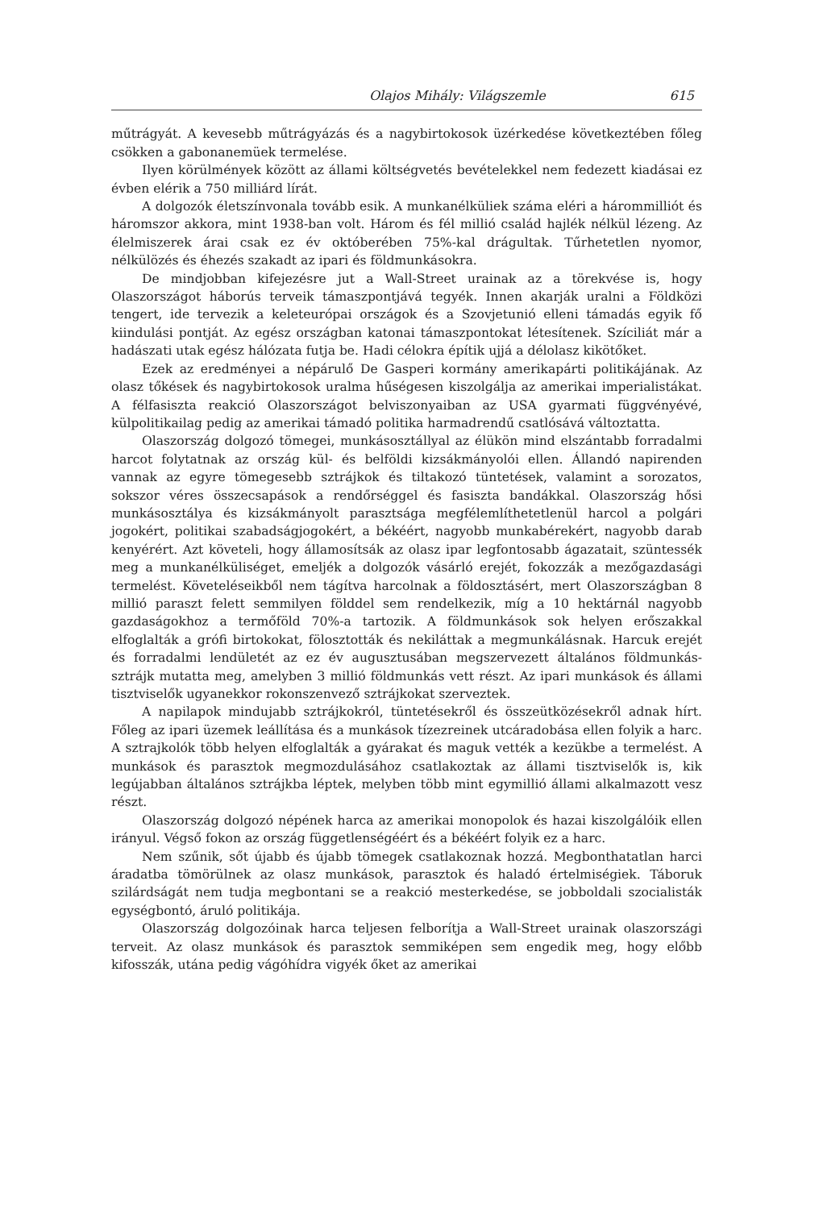Olajos Mihály: Világszemle 615
műtrágyát. A kevesebb műtrágyázás és a nagybirtokosok üzérkedése következtében főleg csökken a gabonanemüek termelése.
Ilyen körülmények között az állami költségvetés bevételekkel nem fedezett kiadásai ez évben elérik a 750 milliárd lírát.
A dolgozók életszínvonala tovább esik. A munkanélküliek száma eléri a hárommilliót és háromszor akkora, mint 1938-ban volt. Három és fél millió család hajlék nélkül lézeng. Az élelmiszerek árai csak ez év októberében 75%-kal drágultak. Tűrhetetlen nyomor, nélkülözés és éhezés szakadt az ipari és földmunkásokra.
De mindjobban kifejezésre jut a Wall-Street urainak az a törekvése is, hogy Olaszországot háborús terveik támaszpontjává tegyék. Innen akarják uralni a Földközi tengert, ide tervezik a keleteurópai országok és a Szovjetunió elleni támadás egyik fő kiindulási pontját. Az egész országban katonai támaszpontokat létesítenek. Szíciliát már a hadászati utak egész hálózata futja be. Hadi célokra építik ujjá a délolasz kikötőket.
Ezek az eredményei a népárulő De Gasperi kormány amerikapárti politikájának. Az olasz tőkések és nagybirtokosok uralma hűségesen kiszolgálja az amerikai imperialistákat. A félfasiszta reakció Olaszországot belviszonyaiban az USA gyarmati függvényévé, külpolitikailag pedig az amerikai támadó politika harmadrendű csatlósává változtatta.
Olaszország dolgozó tömegei, munkásosztállyal az élükön mind elszántabb forradalmi harcot folytatnak az ország kül- és belföldi kizsákmányolói ellen. Állandó napirenden vannak az egyre tömegesebb sztrájkok és tiltakozó tüntetések, valamint a sorozatos, sokszor véres összecsapások a rendőrséggel és fasiszta bandákkal. Olaszország hősi munkásosztálya és kizsákmányolt parasztsága megfélemlíthetetlenül harcol a polgári jogokért, politikai szabadságjogokért, a békéért, nagyobb munkabérekért, nagyobb darab kenyérért. Azt követeli, hogy államosítsák az olasz ipar legfontosabb ágazatait, szüntessék meg a munkanélküliséget, emeljék a dolgozók vásárló erejét, fokozzák a mezőgazdasági termelést. Követeléseikből nem tágítva harcolnak a földosztásért, mert Olaszországban 8 millió paraszt felett semmilyen földdel sem rendelkezik, míg a 10 hektárnál nagyobb gazdaságokhoz a termőföld 70%-a tartozik. A földmunkások sok helyen erőszakkal elfoglalták a grófi birtokokat, fölosztották és nekiláttak a megmunkálásnak. Harcuk erejét és forradalmi lendületét az ez év augusztusában megszervezett általános földmunkás-sztrájk mutatta meg, amelyben 3 millió földmunkás vett részt. Az ipari munkások és állami tisztviselők ugyanekkor rokonszenvező sztrájkokat szerveztek.
A napilapok mindujabb sztrájkokról, tüntetésekről és összeütközésekről adnak hírt. Főleg az ipari üzemek leállítása és a munkások tízezreinek utcáradobása ellen folyik a harc. A sztrajkolók több helyen elfoglalták a gyárakat és maguk vették a kezükbe a termelést. A munkások és parasztok megmozdulásához csatlakoztak az állami tisztviselők is, kik legújabban általános sztrájkba léptek, melyben több mint egymillió állami alkalmazott vesz részt.
Olaszország dolgozó népének harca az amerikai monopolok és hazai kiszolgálóik ellen irányul. Végső fokon az ország függetlenségéért és a békéért folyik ez a harc.
Nem szűnik, sőt újabb és újabb tömegek csatlakoznak hozzá. Megbonthatatlan harci áradatba tömörülnek az olasz munkások, parasztok és haladó értelmiségiek. Táboruk szilárdságát nem tudja megbontani se a reakció mesterkedése, se jobboldali szocialisták egységbontó, áruló politikája.
Olaszország dolgozóinak harca teljesen felborítja a Wall-Street urainak olaszországi terveit. Az olasz munkások és parasztok semmiképen sem engedik meg, hogy előbb kifosszák, utána pedig vágóhídra vigyék őket az amerikai